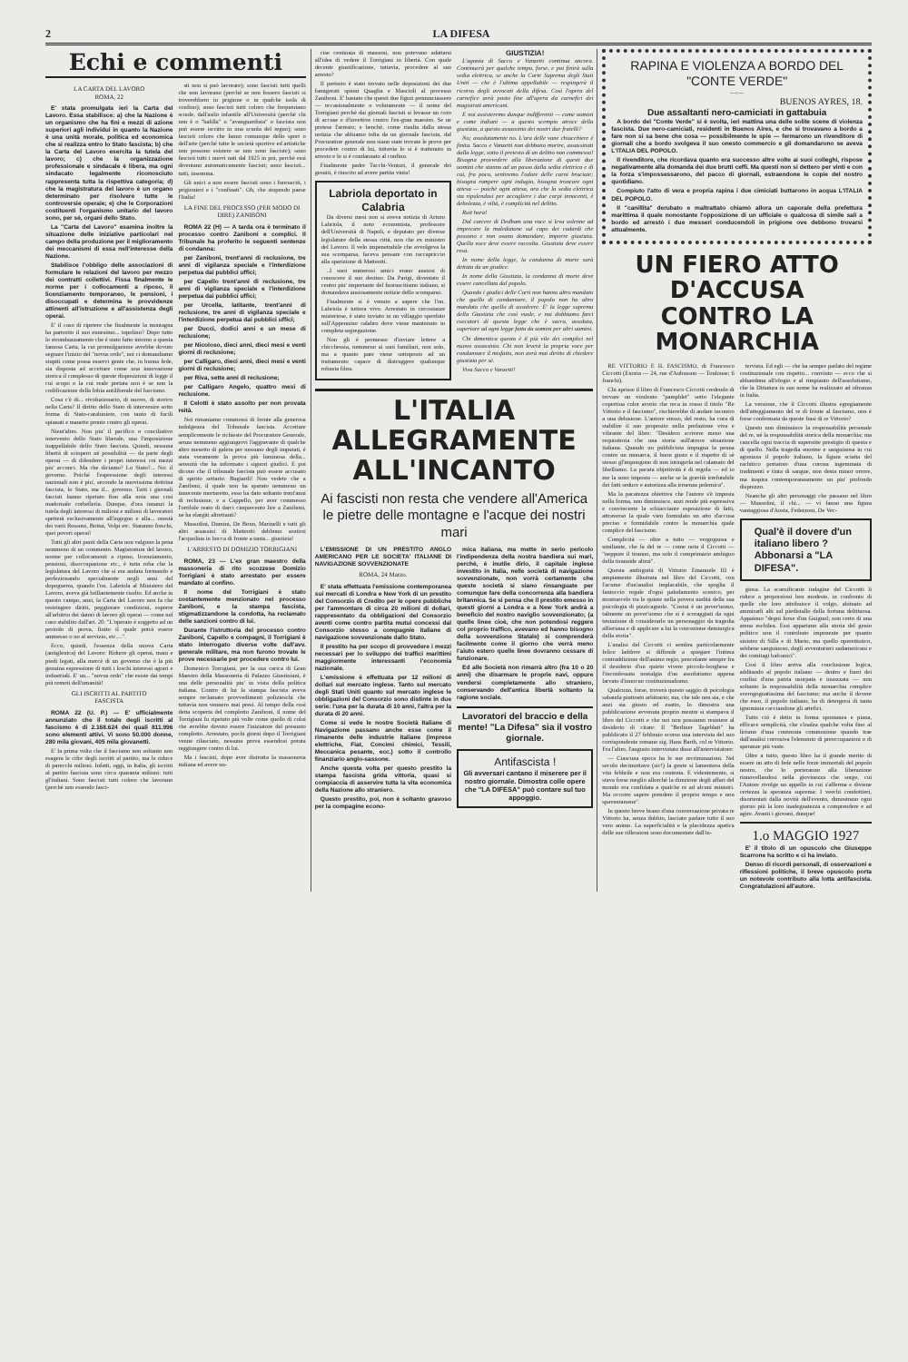2 LA DIFESA
Echi e commenti
LA CARTA DEL LAVORO
ROMA, 22
E' stata promulgata ieri la Carta del Lavoro. Essa stabilisce: a) che la Nazione è un organismo che ha fini e mezzi di azione superiori agli individui in quanto la Nazione è una unità morale, politica ed economica che si realizza entro lo Stato fascista; b) che la Carta del Lavoro esercita la tutela del lavoro; c) che la organizzazione professionale e sindacale è libera, ma ogni sindacato legalmente riconosciuto rappresenta tutta la rispettiva categoria; d) che la magistratura del lavoro è un organo determinato per risolvere tutte le controversie operaie; e) che le Corporazioni costituenti l'organismo unitario del lavoro sono, per sè, organi dello Stato.
La "Carta del Lavoro" esamina inoltre la situazione delle iniziative particolari nel campo della produzione per il miglioramento dei meccanismi di essa nell'interesse della Nazione.
Stabilisce l'obbligo delle associazioni di formulare le relazioni del lavoro per mezzo dei contratti collettivi. Fissa finalmente le norme per i collocamenti a riposo, il licenziamento temporaneo, le pensioni, i disoccupati e determina le provvidenze attinenti all'istruzione e all'assistenza degli operai.
E' il caso di ripetere che finalmente la montagna ha partorito il suo ennesimo... topolino? Dopo tutto lo strombazzamento che è stato fatto intorno a questa famosa Carta, la cui promulgazione avrebbe dovuto segnare l'inizio del "novus ordo", noi ci domandiamo stupiti come possa esservi gente che, in buona fede, sia disposta ad accettare come una innovazione storica il complesso di queste disposizioni di legge il cui scopo o la cui reale portata non è se non la codificazione della fobia antiliberale del fascismo.
Cosa c'è di... rivoluzionario, di nuovo, di storico nella Carta? Il diritto dello Stato di intervenire sotto forma di Stato-carabiniere, con tanto di fucili spianati e manette pronte contro gli operai.
Nient'altro. Non piu' il pacifico o conciliativo intervento dello Stato liberale, una l'imposizione inappellabile dello Stato fascista. Quindi, nessuna libertà di sciopero nè possibilità — da parte degli operai — di difendere i propri interessi coi mezzi piu' acconci. Ma che diciamo? Lo Stato?... No: il governo. Poichè l'espressione degli interessi nazionali non è piu', secondo la nuovissima dottrina fascista, lo Stato, ma il... governo. Tutti i giornali fascisti hanno ripetuto fino alla noia una così madornale corbelleria. Dunque, d'ora innanzi la tutela degli interessi di milioni e milioni di lavoratori spetterà esclusivamente all'ingegno e alla... onestà dei varii Rossoni, Bottai, Volpi etc. Staranno freschi, quei poveri operai!
Tutti gli altri punti della Carta non valgono la pena nemmeno di un commento. Magistratura del lavoro, norme per collocamenti a riposo, licenziamento, pensioni, disoccupazione etc., è tutta roba che la legislatura del Lavoro che si era andata formando e perfezionando specialmente negli anni del dopoguerra, quando l'on. Labriola al Ministero del Lavoro, aveva già brillantemente risolto. Ed anche in questo campo, anzi, la Carta del Lavoro non fa che restringere diritti, peggiorare condizioni, esporre all'arbitrio dei datori di lavoro gli operai — come nel caso stabilito dall'art. 20: "L'operaio è soggetto ad un periodo di prova, finito il quale potrà essere ammesso o no al servizio, etc....".
Ecco, quindi, l'essenza della nuova Carta (antiglenica) del Lavoro: Ridurre gli operai, mani e piedi legati, alla mercè di un governo che è la più genuina espressione di tutti i loschi interessi agrari e industriali. E' un... "novus ordo" che esiste dai tempi più remoti dell'umanità!
GLI ISCRITTI AL PARTITO
FASCISTA
ROMA 22 (U. P.) — E' ufficialmente annunziato che il totale degli iscritti al fascismo è di 2.168.624 dei quali 811.996 sono elementi attivi. Vi sono 50.000 donne, 280 mila giovani, 405 mila giovanetti.
E' la prima volta che il fascismo non soltanto non esagera le cifre degli iscritti al partito, ma le riduce di parecchi milioni. Infatti, oggi, in Italia, gli iscritti al partito fascista sono circa quaranta milioni: tutti gl'italiani. Sono fascisti tutti coloro che lavorano (perchè non essendo fasci-
sti non si può lavorare); sono fascisti tutti quelli che non lavorano (perchè se non fossero fascisti si troverebbero in prigione o in qualche isola di confino); sono fascisti tutti coloro che frequentano scuole, dall'asilo infantile all'Università (perchè chi non è o "balilla" o "avanguardista" o fascista non può essere iscritto in una scuola del regno); sono fascisti coloro che fanno comunque dello sport o dell'arte (perchè tutte le società sportive ed artistiche non possono esistere se non sono fasciste); sono fascisti tutti i nuovi nati dal 1925 in poi, perchè essi diventano automaticamente fascisti; sono fascisti... tutti, insomma.
Gli unici a non essere fascisti sono i fuorusciti, i prigionieri e i "confinati". Oh, che stupendo paese l'Italia!
LA FINE DEL PROCESSO (PER MODO DI DIRE) ZANIBONI
ROMA 22 (H) — A tarda ora è terminato il processo contro Zaniboni e complici. Il Tribunale ha proferito le seguenti sentenze di condanna:
per Zaniboni, trent'anni di reclusione, tre anni di vigilanza speciale e l'interdizione perpetua dai pubblici uffici;
per Capello trent'anni di reclusione, tre anni di vigilanza speciale e l'interdizione perpetua dai pubblici uffici;
per Urcella, latitante, trent'anni di reclusione, tre anni di vigilanza speciale e l'interdizione perpetua dai pubblici uffici;
per Ducci, dodici anni e un mese di reclusione;
per Nicoloso, dieci anni, dieci mesi e venti giorni di reclusione;
per Calligaro, dieci anni, dieci mesi e venti giorni di reclusione;
per Riva, sette anni di reclusione;
per Calligaro Angelo, quattro mesi di reclusione.
Il Celotti è stato assolto per non provata reità.
Noi rimaniamo commossi di fronte alla generosa indulgenza del Tribunale fascista. Accettare semplicemente le richieste del Procuratore Generale, senza nemmeno aggiungervi l'aggravante di qualche altro mesetto di galera per nessuno degli imputati, è stata veramente la prova più luminosa della... serenità che ha informato i signori giudici. E poi dicono che il tribunale fascista può essere accusato di spirito settario. Bugiardi! Non vedete che a Zaniboni, il quale non ha sparato nemmeno un innocente mortaretto, esso ha dato soltanto trent'anni di reclusione, e a Cappello, per aver commesso l'orribile reato di darci cinquecento lire a Zaniboni, ne ha elargiti altrettanti?
Mussolini, Dumini, De Bono, Marinelli e tutti gli altri assassini di Matteotti debbono sentirsi l'acquolina in bocca di fronte a tanta... giustizia!
L'ARRESTO DI DOMIZIO TORRIGIANI
ROMA, 23 — L'ex gran maestro della massoneria di rito scozzese Domizio Torrigiani è stato arrestato per essere mandato al confino.
Il nome del Torrigiani è stato costantemente menzionato nel processo Zaniboni, e la stampa fascista, stigmatizzandone la condotta, ha reclamato delle sanzioni contro di lui.
Durante l'istruttoria del processo contro Zaniboni, Capello e compagni, il Torrigiani è stato interrogato diverse volte dall'avv. generale militare, ma non furono trovate le prove necessarie per procedere contro lui.
Domenico Torrigiani, per la sua carica di Gran Maestro della Massoneria di Palazzo Giustiniani, è una delle personalità piu' in vista della politica italiana. Contro di lui la stampa fascista aveva sempre reclamato provvedimenti polizieschi che tuttavia non vennero mai presi. Al tempo della così detta scoperta del complotto Zaniboni, il nome del Torrigiani fu ripetuto più volte come quello di colui che avrebbe dovuto essere l'iniziatore del presunto complotto. Arrestato, pochi giorni dopo il Torrigiani venne rilasciato, nessuna prova essendosi potuta raggiungere contro di lui.
Ma i fascisti, dopo aver distrutta la massoneria italiana ed avere un-
cise centinaia di massoni, non potevano adattarsi all'idea di vedere il Torrigiani in libertà. Con quale decente giustificazione, tuttavia, procedere al suo arresto?
Il pretesto è stato trovato nelle deposizioni dei due famigerati spioni Quaglia e Mascioli al processo Zaniboni. E' bastato che questi due figuri pronunciassero — occasionalmente o volutamente — il nome del Torrigiani perchè dai giornali fascisti si levasse un coro di accuse e d'invettive contro l'ex-gran maestro. Se ne pretese l'arresto; e benchè, come risulta dalla stessa notizia che abbiamo tolta da un giornale fascista, dal Procuratore generale non siano state trovate le prove per procedere contro di lui, tuttavia lo si è trattenuto in arresto e lo si è condannato al confino.
Finalmente padre Tacchi-Venturi, il generale dei gesuiti, è riuscito ad avere partita vinta!
Labriola deportato in Calabria
Da diversi mesi non si aveva notizia di Arturo Labriola, il noto economista, professore dell'Università di Napoli, e deputato per diverse legislature della stessa città, non che ex ministro del Lavoro. Il velo impenetrabile che avvolgeva la sua scomparsa, faceva pensare con raccapriccio alla sparizione di Matteotti.
..I suoi numerosi amici erano ansiosi di conoscere il suo destino. Da Parigi, diventato il centro piu' importante del fuoruscitismo italiano, si domandava ansiosamente notizie dello scomparso.
Finalmente si è venuto a sapere che l'on. Labriola è tuttora vivo. Arrestato in circostanze misteriose, è stato inviato in un villaggio sperduto sull'Appennino calabro dove viene mantenuto in completa segregazione.
Non gli è permesso d'inviare lettere a chicchessia, nemmeno ai suoi familiari, non solo, ma a quanto pare viene sottoposto ad un trattamento capace di distruggere qualunque robusta fibra.
GIUSTIZIA!
L'agonia di Sacco e Vanzetti continua ancora. Continuerà per qualche tempo, forse, e poi finirà sulla sedia elettrica, se anche la Corte Suprema degli Stati Uniti — che è l'ultima appellabile — respingerà il ricorso degli avvocati della difesa. Così l'opera del carnefice avrà posto fine all'opera da carnefici dei magistrati americani.
E noi assisteremo dunque indifferenti — come uomini e come italiani — a questo scempio atroce della giustizia, a questo assassinio dei nostri due fratelli?
No; assolutamente no. L'ora delle vane chiacchiere è finita. Sacco e Vanzetti non debbono morire, assassinati dalla legge, sotto il pretesto di un delitto non commesso! Bisogna provvedere alla liberazione di questi due uomini che stanno ad un passo dalla sedia elettrica e di cui, fra poco, sentiremo l'odore delle carni bruciate; bisogna rompere ogni indugio, bisogna troncare ogni attesa — poichè ogni attesa, ora che la sedia elettrica sta ripulendosi per accogliere i due corpi innocenti, è debolezza, è viltà, è complicità nel delitto.
Ruit hora!
Dal carcere di Dedham una voce si leva solenne ad imprecare la maledizione sul capo dei codardi che possono e non osano domandare, imporre giustizia. Quella voce deve essere raccolta. Giustizia deve essere resa.
In nome della legge, la condanna di morte sarà dettata da un giudice.
In nome della Giustizia, la condanna di morte deve essere cancellata dal popolo.
Quando i giudici delle Corti non hanno altro mandato che quello di condannare, il popolo non ha altro mandato che quello di assolvere. E' la legge suprema della Giustizia che così vuole, e noi dobbiamo farci esecutori di questa legge che è sacra, assoluta, superiore ad ogni legge fatta da uomini per altri uomini.
Chi dimentica questo è il più vile dei complici nel nuovo assassinio. Chi non leverà la propria voce per condannare il misfatto, non avrà mai diritto di chiedere giustizia per sè.
Viva Sacco e Vanzetti!
L'ITALIA ALLEGRAMENTE ALL'INCANTO
Ai fascisti non resta che vendere all'America le pietre delle montagne e l'acque dei nostri mari
L'EMISSIONE DI UN PRESTITO ANGLO AMERICANO PER LE SOCIETA' ITALIANE DI NAVIGAZIONE SOVVENZIONATE
ROMA, 24 Marzo.
E' stata effettuata l'emissione contemporanea sui mercati di Londra e New York di un prestito del Consorzio di Credito per le opere pubbliche per l'ammontare di circa 20 milioni di dollari, rappresentato da obbligazioni del Consorzio aventi come contro partita mutui concessi dal Consorzio stesso a compagnie italiane di navigazione sovvenzionate dallo Stato.
Il prestito ha per scopo di provvedere i mezzi necessari per lo sviluppo dei traffici marittimi maggiormente interessanti l'economia nazionale.
L'emissione è effettuata per 12 milioni di dollari sul mercato inglese. Tanto sul mercato degli Stati Uniti quanto sul mercato inglese le obbligazioni del Consorzio sono distinte in due serie: l'una per la durata di 10 anni, l'altra per la durata di 20 anni.
Come si vede le nostre Società Italiane di Navigazione passano anche esse come il rimanente delle industrie italiane (imprese elettriche, Fiat, Concimi chimici, Tessili, Meccanica pesante, ecc.) sotto il controllo finanziario anglo-sassone.
Anche questa volta per questo prestito la stampa fascista grida vittoria, quasi si compiaccia di asservire tutta la vita economica della Nazione allo straniero.
Questo prestito, poi, non è soltanto gravoso per la compagine econo-
mica italiana, ma mette in serio pericolo l'indipendenza della nostra bandiera sui mari, perchè, è inutile dirlo, il capitale inglese investito in Italia, nelle società di navigazione sovvenzionate, non vorrà certamente che queste società si siano rinsanguate per comunque fare della concorrenza alla bandiera britannica. Se si pensa che il prestito emesso in questi giorni a Londra e a New York andrà a beneficio del nostro naviglio sovvenzionato; (a quelle linee cioè, che non potendosi reggere col proprio traffico, avevano ed hanno bisogno della sovvenzione Statale) si comprenderà facilmente come il giorno che verrà meno l'aiuto estero quelle linee dovranno cessare di funzionare.
Ed alle Società non rimarrà altro (fra 10 o 20 anni) che disarmare le proprie navi, oppure vendersi completamente allo straniero, conservando dell'antica libertà soltanto la ragione sociale.
Lavoratori del braccio e della mente! "La Difesa" sia il vostro giornale.
Antifascista !
Gli avversari cantano il miserere per il nostro giornale. Dimostra colle opere che "LA DIFESA" può contare sul tuo appoggio.
RAPINA E VIOLENZA A BORDO DEL "CONTE VERDE"
—:—
BUENOS AYRES, 18.
Due assaltanti nero-camiciati in gattabuia
A bordo del "Conte Verde" si è svolta, ieri mattina una delle solite scene di violenza fascista. Due nero-camiciati, residenti in Buenos Aires, e che si trovavano a bordo a fare non si sa bene che cosa — possibilmente le spie — fermarono un rivenditore di giornali che a bordo svolgeva il suo onesto commercio e gli domandarono se aveva L'ITALIA DEL POPOLO.
Il rivenditore, che ricordava quanto era successo altre volte ai suoi colleghi, rispose negativamente alla domanda dei due brutti ceffi. Ma questi non si dettero per vinti e con la forza s'impossessarono, del pacco di giornali, estraendone le copie del nostro quotidiano.
Compiuto l'atto di vera e propria rapina i due cimiciati buttarono in acqua L'ITALIA DEL POPOLO.
Il "canillita" derubato e maltrattato chiamò allora un caporale della prefettura marittima il quale nonostante l'opposizione di un ufficiale o qualcosa di simile salì a bordo ed arrestò i due messeri conducendoli in prigione ove debbono trovarsi attualmente.
UN FIERO ATTO D'ACCUSA
CONTRO LA MONARCHIA
RE VITTORIO E IL FASCISMO, di Francesco Ciccotti (Exoria — 24, rue d'Aubusson — Toulouse; 6 franchi).
Chi aprisse il libro di Francesco Ciccotti credendo di trovare un virulento "pamphlet" sotto l'elegante copertina color avorio che reca in rosso il titolo "Re Vittorio e il fascismo", rischierebbe di andare incontro a una delusione. L'autore stesso, del resto, ha cura di stabilire il suo proposito nella prefazione viva e vibrante del libro: "Desidero scrivere meno una requisitoria che una storia sull'atroce situazione italiana. Quando un pubblicista impugna la penna contro un monarca, il buon gusto e il rispetto di sè stesso gl'impongono di non intingerla nel calamaio del libellismo. La pacata objettività è di regola — ed io me la sono imposta — anche se la gravità irrefutabile dei fatti seduce e autorizza alla irruenza polemica".
Ma la pacatezza obiettiva che l'autore s'è imposta nella forma, non diminuisce, anzi rende più espressiva e convincente la schiacciante esposizione di fatti, attraverso la quale vien formulato un atto d'accusa preciso e formidabile contro la monarchia quale complice del fascismo.
Complicità — oltre a tutto — vergognosa e umiliante, che fa del re — come nota il Ciccotti — "neppure il tiranno, ma solo il comprimario ambiguo della tirannide altrui".
Questa ambiguità di Vittorio Emanuele III è ampiamente illustrata nel libro del Ciccotti, con l'acume d'un'analisi implacabile, che spoglia il fantoccio regale d'ogni paludamento scenico, per mostrarcelo tra le quinte nella povera nudità della sua psicologia di pizzicagnolo. "Costui è un pover'uomo, talmente un pover'uomo che si è scoraggiati da ogni tentazione di considerarlo un personaggio da tragedia alfieriana e di applicare a lui la concezione demiurgica della storia".
L'analisi del Ciccotti ci sembra particolarmente felice laddove si diffonde a spiegare l'intima contraddizione dell'animo regio, pencolante sempre fra il desiderio d'un quieto vivere piccolo-borghese e l'inconfessata nostalgia d'un assolutismo appena larvato d'innocuo costituzionalismo.
Qualcuno, forse, troverà questo saggio di psicologia sabauda piuttosto arbitrario; ma, che tale non sia, e che anzi sia giusto ed esatto, lo dimostra una pubblicazione avvenuta proprio mentre si stampava il libro del Ciccotti e che noi non possiamo resistere al desiderio di citare: Il "Berliner Tageblatt" ha pubblicato il 27 febbraio scorso una intervista del suo corrispondente romano sig. Hans Barth, col re Vittorio. Fra l'altro, l'augusto intervistato disse all'intervistatore:
— Ciascuna epoca ha le sue recriminazioni. Nel secolo decimottavo (sic!) la gente si lamentava della vita febbrile e non era contenta. E videntemente, si stava forse meglio allorchè la direzione degli affari del mondo era confidata a qualche re ad alcuni ministri. Ma occorre sapere prendere il proprio tempo e non spaventarsene".
In questo breve brano d'una conversazione privata re Vittorio ha, senza dubbio, lasciato parlare tutto il suo vero animo. La superficialità e la placidezza apatica delle sue riflessioni sono documentate dall'in-
tervista. Ed egli — che ha sempre parlato del regime costituzionale con rispetto... convinto — ecco che si abbandona all'elogio e al rimpianto dell'assolutismo, che la Dittatura in suo nome ha realizzato ad oltranza in Italia.
La versione, che il Ciccotti illustra egregiamente dell'atteggiamento del re di fronte al fascismo, non è forse confermata da queste frasi di re Vittorio?
Questo non diminuisce la responsabilità personale del re, nè la responsabilità storica della monarchia; ma cancella ogni traccia di superstite prestigio di questa e di quello. Nella tragedia enorme e sanguinosa in cui agonizza il popolo italiano, la figura sciatta del rachitico portatore d'una corona ingemmata di tradimenti e tinta di sangue, non desta minor orrore, ma inspira contemporaneamente un piu' profondo disprezzo.
Neanche gli altri personaggi che passano nel libro — Mussolini, il chi... — vi fanno una figura vantaggiosa d'Aosta, Federzoni, De Vec-
Qual'è il dovere d'un italiano libero ?
Abbonarsi a "LA DIFESA".
giosa. La scarnificante indagine del Ciccotti li riduce a proporzioni ben modeste, in confronto di quelle che loro attribuisce il volgo, abituato ad ammirarli alti sul piedistallo della fortuna delittuosa. Appaiono "degni forse d'un Guignol; non certo di una arena eschilea. Essi appartano alla storia del genio politico non il contributo imponente per quanto sinistro di Silla e di Mario, ma quello operettistico, sebbene sanguinoso, degli avventurieri sudamericani e dei comitagi balcanici".
Così il libro arriva alla conclusione logica, additando al popolo italiano — dentro e fuori dei confini d'una patria usurpata e insozzata — non soltanto la responsabilità della monarchia complice sverogognatissima del fascismo; ma anche il dovere che esso, il popolo italiano, ha di detergersi di tanta ignominia cacciandone gli artefici.
Tutto ciò è detto in forma spontanea e piana, efficace semplicità, che s'inalza qualche volta fino al lirismo d'una contenuta commozione quando trae dall'analisi corrosiva l'elemento di preoccupazioni o di speranze più vaste.
Oltre a tutto, questo libro ha il grande merito di essere un atto di fede nelle forze immortali del popolo nostro, che lo porteranno alla liberazione rinnovellandosi nella giovinezza che sorge, cui l'Autore rivolge un appello in cui s'afferma e diviene certezza la speranza suprema: I veechi condottieri, disorientati dalla novità dell'evento, dimostrano ogni giorno più la loro inadeguatezza a comprendere e ad agire. Avanti i giovani, dunque!
1.o MAGGIO 1927
E' il titolo di un opuscolo che Giuseppe Scarrone ha scritto e ci ha inviato.
Denso di ricordi personali, di osservazioni e riflessioni politiche, il breve opuscolo porta un notevole contributo alla lotta antifascista. Congratulazioni all'autore.